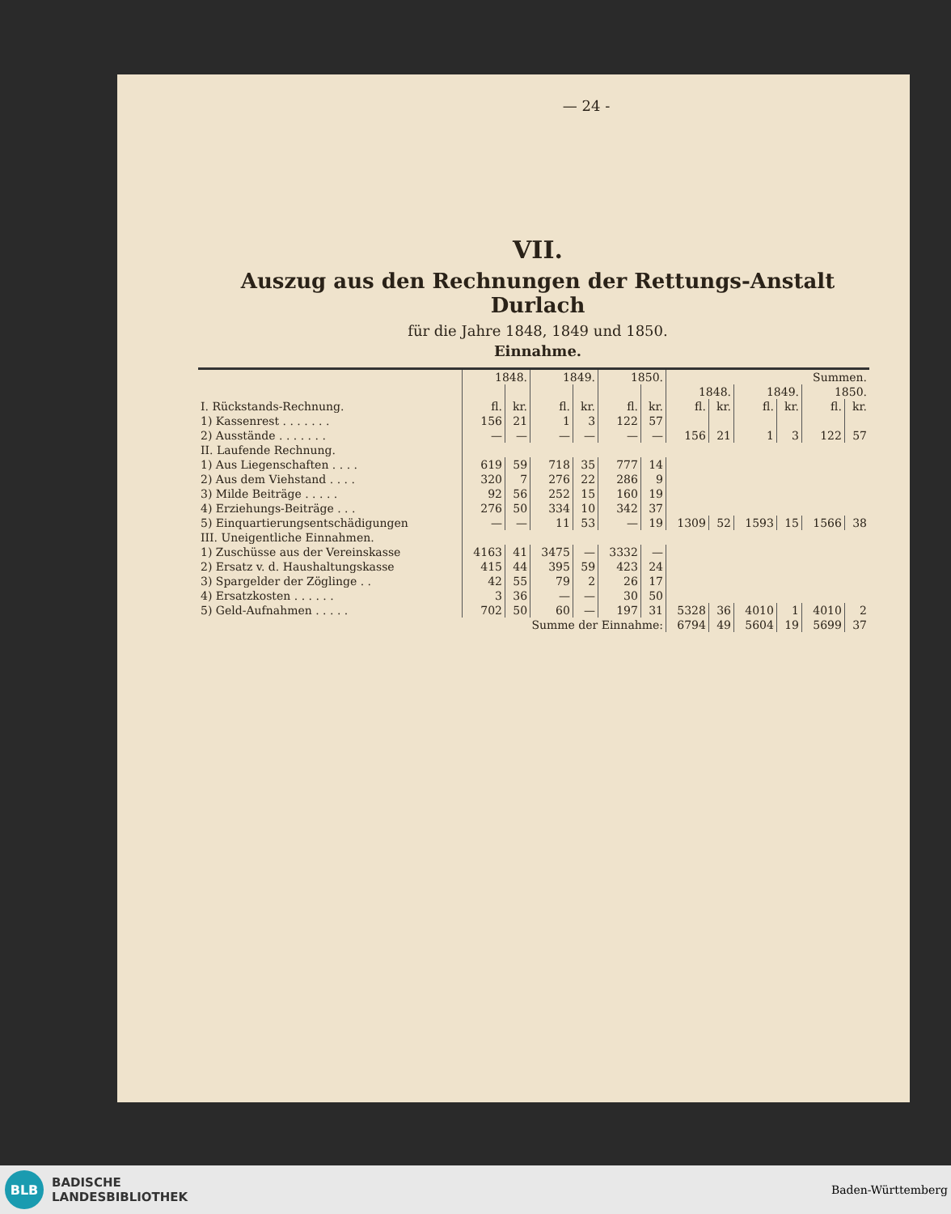— 24 -
VII.
Auszug aus den Rechnungen der Rettungs-Anstalt Durlach
für die Jahre 1848, 1849 und 1850.
Einnahme.
| | 1848. | | 1849. | | 1850. | | Summen. | | | | | |
| | | | | | | | 1848. | | 1849. | | 1850. | |
| I. Rückstands-Rechnung. | fl. | kr. | fl. | kr. | fl. | kr. | fl. | kr. | fl. | kr. | fl. | kr. |
| 1) Kassenrest . . . . . . . | 156 | 21 | 1 | 3 | 122 | 57 | | | | | | |
| 2) Ausstände . . . . . . . | — | — | — | — | — | — | 156 | 21 | 1 | 3 | 122 | 57 |
| II. Laufende Rechnung. | | | | | | | | | | | | |
| 1) Aus Liegenschaften . . . . | 619 | 59 | 718 | 35 | 777 | 14 | | | | | | |
| 2) Aus dem Viehstand . . . . | 320 | 7 | 276 | 22 | 286 | 9 | | | | | | |
| 3) Milde Beiträge . . . . . | 92 | 56 | 252 | 15 | 160 | 19 | | | | | | |
| 4) Erziehungs-Beiträge . . . | 276 | 50 | 334 | 10 | 342 | 37 | | | | | | |
| 5) Einquartierungsentschädigungen | — | — | 11 | 53 | — | 19 | 1309 | 52 | 1593 | 15 | 1566 | 38 |
| III. Uneigentliche Einnahmen. | | | | | | | | | | | | |
| 1) Zuschüsse aus der Vereinskasse | 4163 | 41 | 3475 | — | 3332 | — | | | | | | |
| 2) Ersatz v. d. Haushaltungskasse | 415 | 44 | 395 | 59 | 423 | 24 | | | | | | |
| 3) Spargelder der Zöglinge . . | 42 | 55 | 79 | 2 | 26 | 17 | | | | | | |
| 4) Ersatzkosten . . . . . . | 3 | 36 | — | — | 30 | 50 | | | | | | |
| 5) Geld-Aufnahmen . . . . . | 702 | 50 | 60 | — | 197 | 31 | 5328 | 36 | 4010 | 1 | 4010 | 2 |
| Summe der Einnahme: | | | | | | | 6794 | 49 | 5604 | 19 | 5699 | 37 |
BLB
BADISCHE
LANDESBIBLIOTHEK
Baden-Württemberg